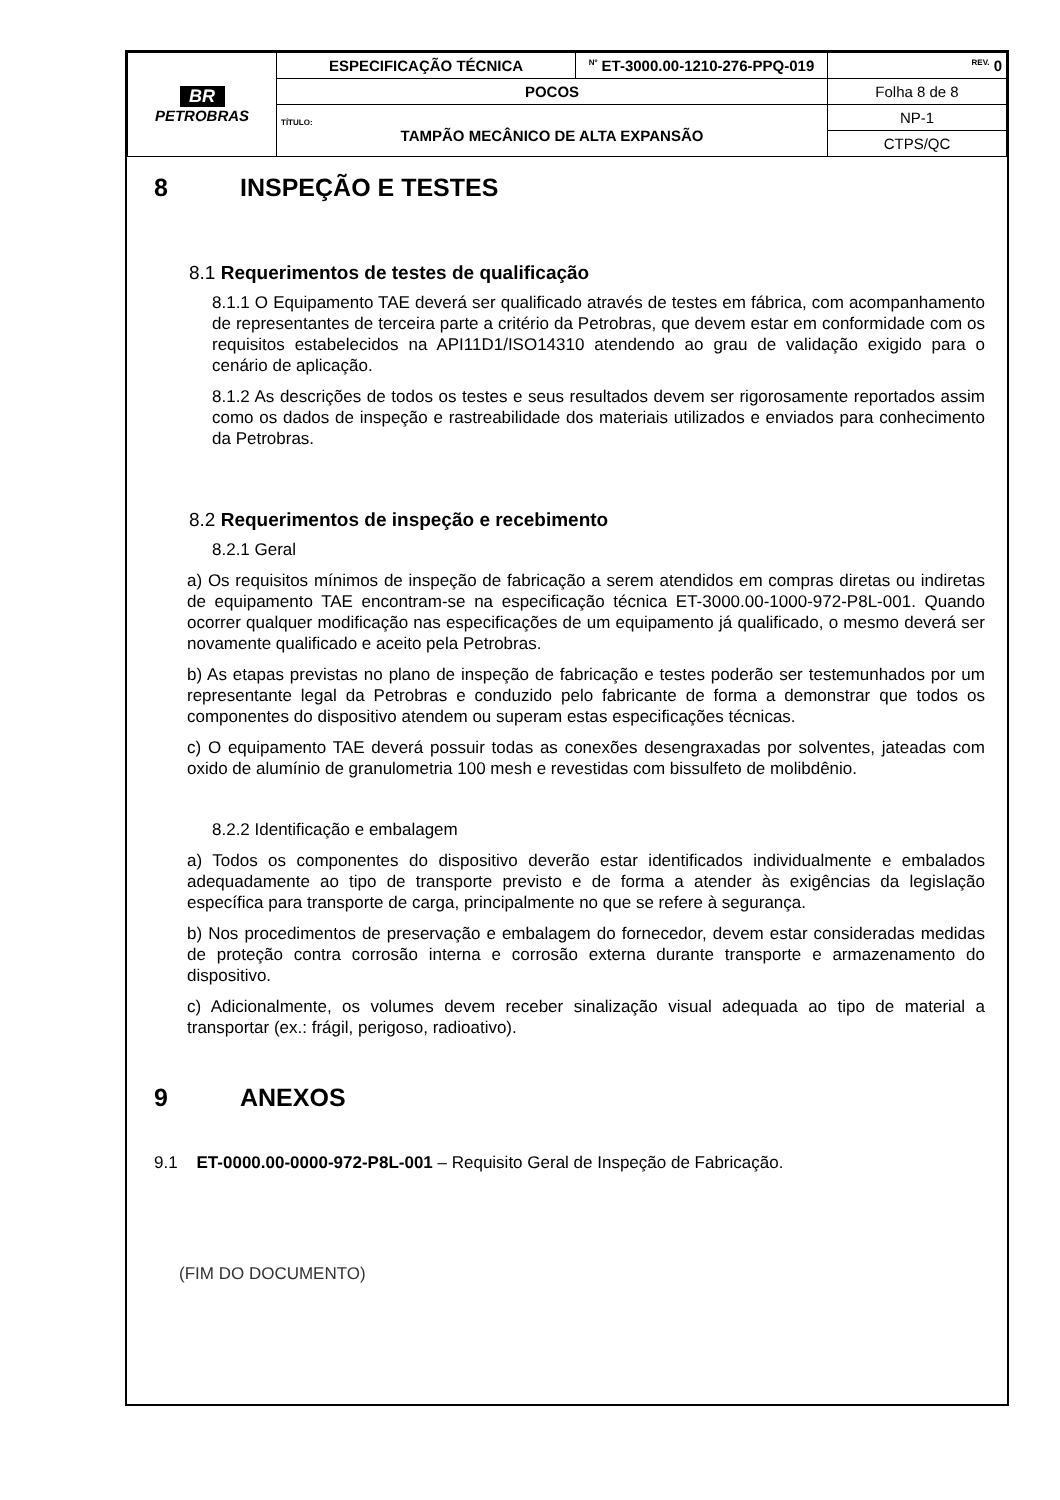| BR PETROBRAS | ESPECIFICAÇÃO TÉCNICA | <sup>Nº</sup> ET-3000.00-1210-276-PPQ-019 | <sup>REV.</sup> 0 |
| | POCOS | | Folha 8 de 8 |
| | TÍTULO: TAMPÃO MECÂNICO DE ALTA EXPANSÃO | | NP-1 |
| | | | CTPS/QC |
8 INSPEÇÃO E TESTES
8.1 Requerimentos de testes de qualificação
8.1.1 O Equipamento TAE deverá ser qualificado através de testes em fábrica, com acompanhamento de representantes de terceira parte a critério da Petrobras, que devem estar em conformidade com os requisitos estabelecidos na API11D1/ISO14310 atendendo ao grau de validação exigido para o cenário de aplicação.
8.1.2 As descrições de todos os testes e seus resultados devem ser rigorosamente reportados assim como os dados de inspeção e rastreabilidade dos materiais utilizados e enviados para conhecimento da Petrobras.
8.2 Requerimentos de inspeção e recebimento
8.2.1 Geral
a) Os requisitos mínimos de inspeção de fabricação a serem atendidos em compras diretas ou indiretas de equipamento TAE encontram-se na especificação técnica ET-3000.00-1000-972-P8L-001. Quando ocorrer qualquer modificação nas especificações de um equipamento já qualificado, o mesmo deverá ser novamente qualificado e aceito pela Petrobras.
b) As etapas previstas no plano de inspeção de fabricação e testes poderão ser testemunhados por um representante legal da Petrobras e conduzido pelo fabricante de forma a demonstrar que todos os componentes do dispositivo atendem ou superam estas especificações técnicas.
c) O equipamento TAE deverá possuir todas as conexões desengraxadas por solventes, jateadas com oxido de alumínio de granulometria 100 mesh e revestidas com bissulfeto de molibdênio.
8.2.2 Identificação e embalagem
a) Todos os componentes do dispositivo deverão estar identificados individualmente e embalados adequadamente ao tipo de transporte previsto e de forma a atender às exigências da legislação específica para transporte de carga, principalmente no que se refere à segurança.
b) Nos procedimentos de preservação e embalagem do fornecedor, devem estar consideradas medidas de proteção contra corrosão interna e corrosão externa durante transporte e armazenamento do dispositivo.
c) Adicionalmente, os volumes devem receber sinalização visual adequada ao tipo de material a transportar (ex.: frágil, perigoso, radioativo).
9 ANEXOS
9.1 ET-0000.00-0000-972-P8L-001 – Requisito Geral de Inspeção de Fabricação.
(FIM DO DOCUMENTO)